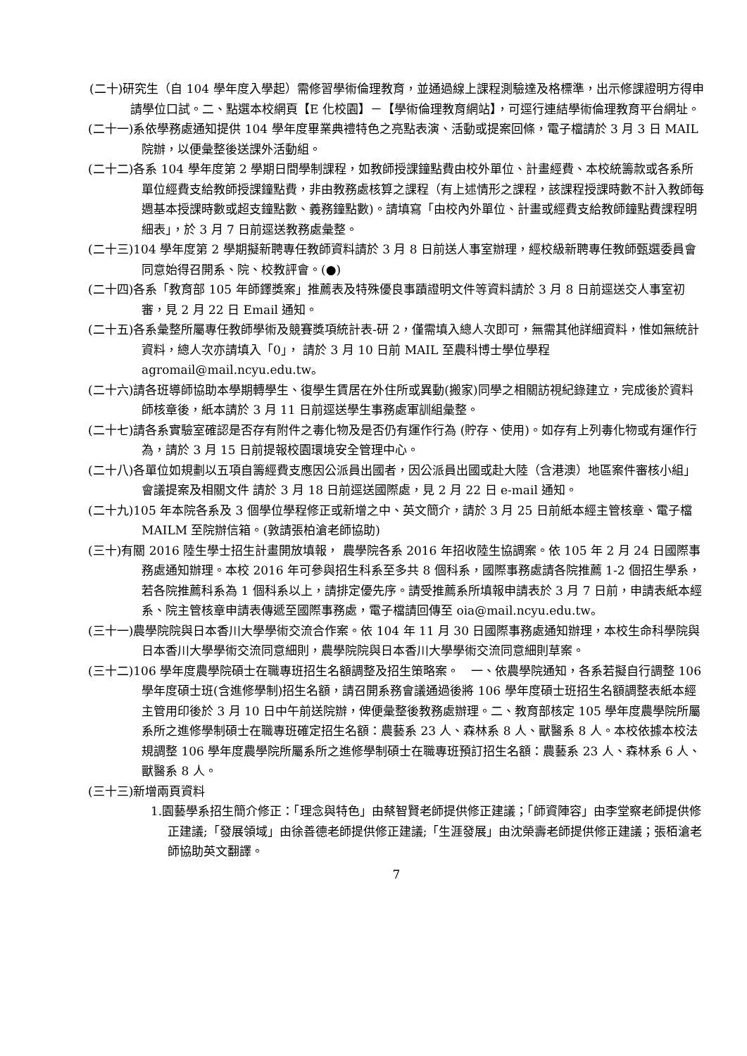(二十)研究生（自 104 學年度入學起）需修習學術倫理教育，並通過線上課程測驗達及格標準，出示修課證明方得申請學位口試。二、點選本校網頁【E 化校園】－【學術倫理教育網站】，可逕行連結學術倫理教育平台網址。
(二十一)系依學務處通知提供 104 學年度畢業典禮特色之亮點表演、活動或提案回條，電子檔請於 3 月 3 日 MAIL 院辦，以便彙整後送課外活動組。
(二十二)各系 104 學年度第 2 學期日間學制課程，如教師授課鐘點費由校外單位、計畫經費、本校統籌款或各系所單位經費支給教師授課鐘點費，非由教務處核算之課程（有上述情形之課程，該課程授課時數不計入教師每週基本授課時數或超支鐘點數、義務鐘點數)。請填寫「由校內外單位、計畫或經費支給教師鐘點費課程明細表」，於 3 月 7 日前逕送教務處彙整。
(二十三)104 學年度第 2 學期擬新聘專任教師資料請於 3 月 8 日前送人事室辦理，經校級新聘專任教師甄選委員會同意始得召開系、院、校教評會。(●)
(二十四)各系「教育部 105 年師鐸獎案」推薦表及特殊優良事蹟證明文件等資料請於 3 月 8 日前逕送交人事室初審，見 2 月 22 日 Email 通知。
(二十五)各系彙整所屬專任教師學術及競賽獎項統計表-研 2，僅需填入總人次即可，無需其他詳細資料，惟如無統計資料，總人次亦請填入「0」， 請於 3 月 10 日前 MAIL 至農科博士學位學程 agromail@mail.ncyu.edu.tw。
(二十六)請各班導師協助本學期轉學生、復學生賃居在外住所或異動(搬家)同學之相關訪視紀錄建立，完成後於資料師核章後，紙本請於 3 月 11 日前逕送學生事務處軍訓組彙整。
(二十七)請各系實驗室確認是否存有附件之毒化物及是否仍有運作行為 (貯存、使用)。如存有上列毒化物或有運作行為，請於 3 月 15 日前提報校園環境安全管理中心。
(二十八)各單位如規劃以五項自籌經費支應因公派員出國者，因公派員出國或赴大陸（含港澳）地區案件審核小組」會議提案及相關文件 請於 3 月 18 日前逕送國際處，見 2 月 22 日 e-mail 通知。
(二十九)105 年本院各系及 3 個學位學程修正或新增之中、英文簡介，請於 3 月 25 日前紙本經主管核章、電子檔 MAILM 至院辦信箱。(敦請張柏滄老師協助)
(三十)有關 2016 陸生學士招生計畫開放填報， 農學院各系 2016 年招收陸生協調案。依 105 年 2 月 24 日國際事務處通知辦理。本校 2016 年可參與招生科系至多共 8 個科系，國際事務處請各院推薦 1-2 個招生學系，若各院推薦科系為 1 個科系以上，請排定優先序。請受推薦系所填報申請表於 3 月 7 日前，申請表紙本經系、院主管核章申請表傳遞至國際事務處，電子檔請回傳至 oia@mail.ncyu.edu.tw。
(三十一)農學院院與日本香川大學學術交流合作案。依 104 年 11 月 30 日國際事務處通知辦理，本校生命科學院與日本香川大學學術交流同意細則，農學院院與日本香川大學學術交流同意細則草案。
(三十二)106 學年度農學院碩士在職專班招生名額調整及招生策略案。　一、依農學院通知，各系若擬自行調整 106 學年度碩士班(含進修學制)招生名額，請召開系務會議通過後將 106 學年度碩士班招生名額調整表紙本經主管用印後於 3 月 10 日中午前送院辦，俾便彙整後教務處辦理。二、教育部核定 105 學年度農學院所屬系所之進修學制碩士在職專班確定招生名額：農藝系 23 人、森林系 8 人、獸醫系 8 人。本校依據本校法規調整 106 學年度農學院所屬系所之進修學制碩士在職專班預訂招生名額：農藝系 23 人、森林系 6 人、獸醫系 8 人。
(三十三)新增兩頁資料
1.園藝學系招生簡介修正：「理念與特色」由蔡智賢老師提供修正建議；「師資陣容」由李堂察老師提供修正建議;「發展領域」由徐善德老師提供修正建議;「生涯發展」由沈榮壽老師提供修正建議；張栢滄老師協助英文翻譯。
7